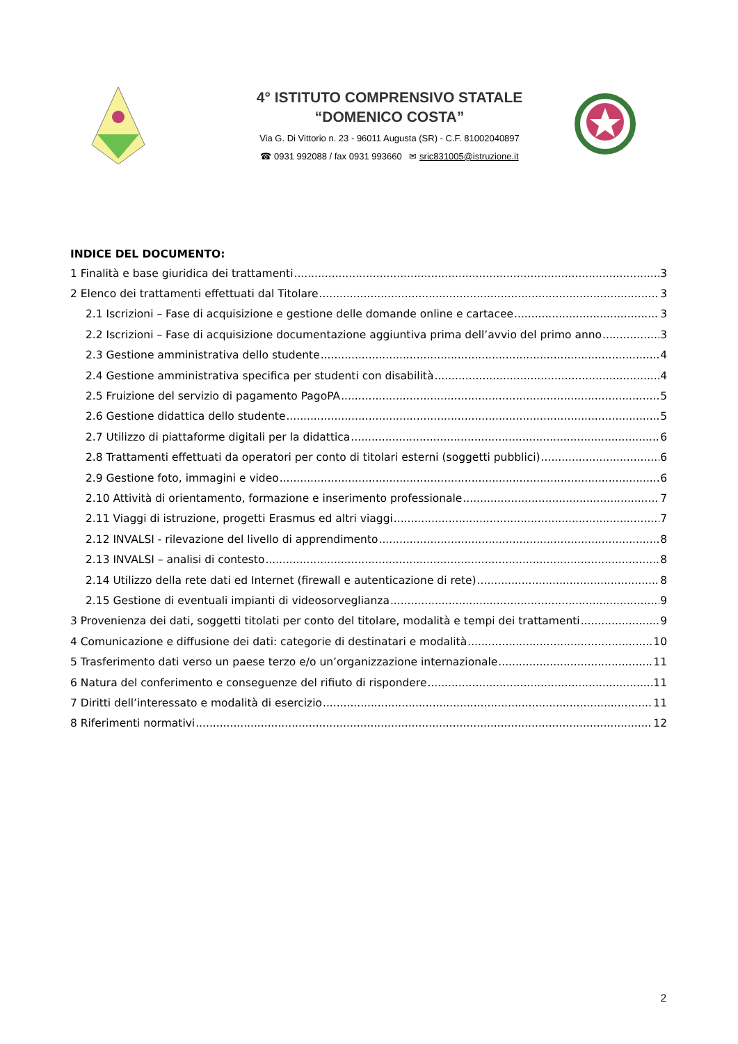4° ISTITUTO COMPRENSIVO STATALE
“DOMENICO COSTA”
Via G. Di Vittorio n. 23 - 96011 Augusta (SR) - C.F. 81002040897
☎ 0931 992088 / fax 0931 993660 ✉ sric831005@istruzione.it
INDICE DEL DOCUMENTO:
1 Finalità e base giuridica dei trattamenti 3
2 Elenco dei trattamenti effettuati dal Titolare 3
2.1 Iscrizioni – Fase di acquisizione e gestione delle domande online e cartacee 3
2.2 Iscrizioni – Fase di acquisizione documentazione aggiuntiva prima dell’avvio del primo anno 3
2.3 Gestione amministrativa dello studente 4
2.4 Gestione amministrativa specifica per studenti con disabilità 4
2.5 Fruizione del servizio di pagamento PagoPA 5
2.6 Gestione didattica dello studente 5
2.7 Utilizzo di piattaforme digitali per la didattica 6
2.8 Trattamenti effettuati da operatori per conto di titolari esterni (soggetti pubblici) 6
2.9 Gestione foto, immagini e video 6
2.10 Attività di orientamento, formazione e inserimento professionale 7
2.11 Viaggi di istruzione, progetti Erasmus ed altri viaggi 7
2.12 INVALSI - rilevazione del livello di apprendimento 8
2.13 INVALSI – analisi di contesto 8
2.14 Utilizzo della rete dati ed Internet (firewall e autenticazione di rete) 8
2.15 Gestione di eventuali impianti di videosorveglianza 9
3 Provenienza dei dati, soggetti titolati per conto del titolare, modalità e tempi dei trattamenti 9
4 Comunicazione e diffusione dei dati: categorie di destinatari e modalità 10
5 Trasferimento dati verso un paese terzo e/o un’organizzazione internazionale 11
6 Natura del conferimento e conseguenze del rifiuto di rispondere 11
7 Diritti dell’interessato e modalità di esercizio 11
8 Riferimenti normativi 12
2